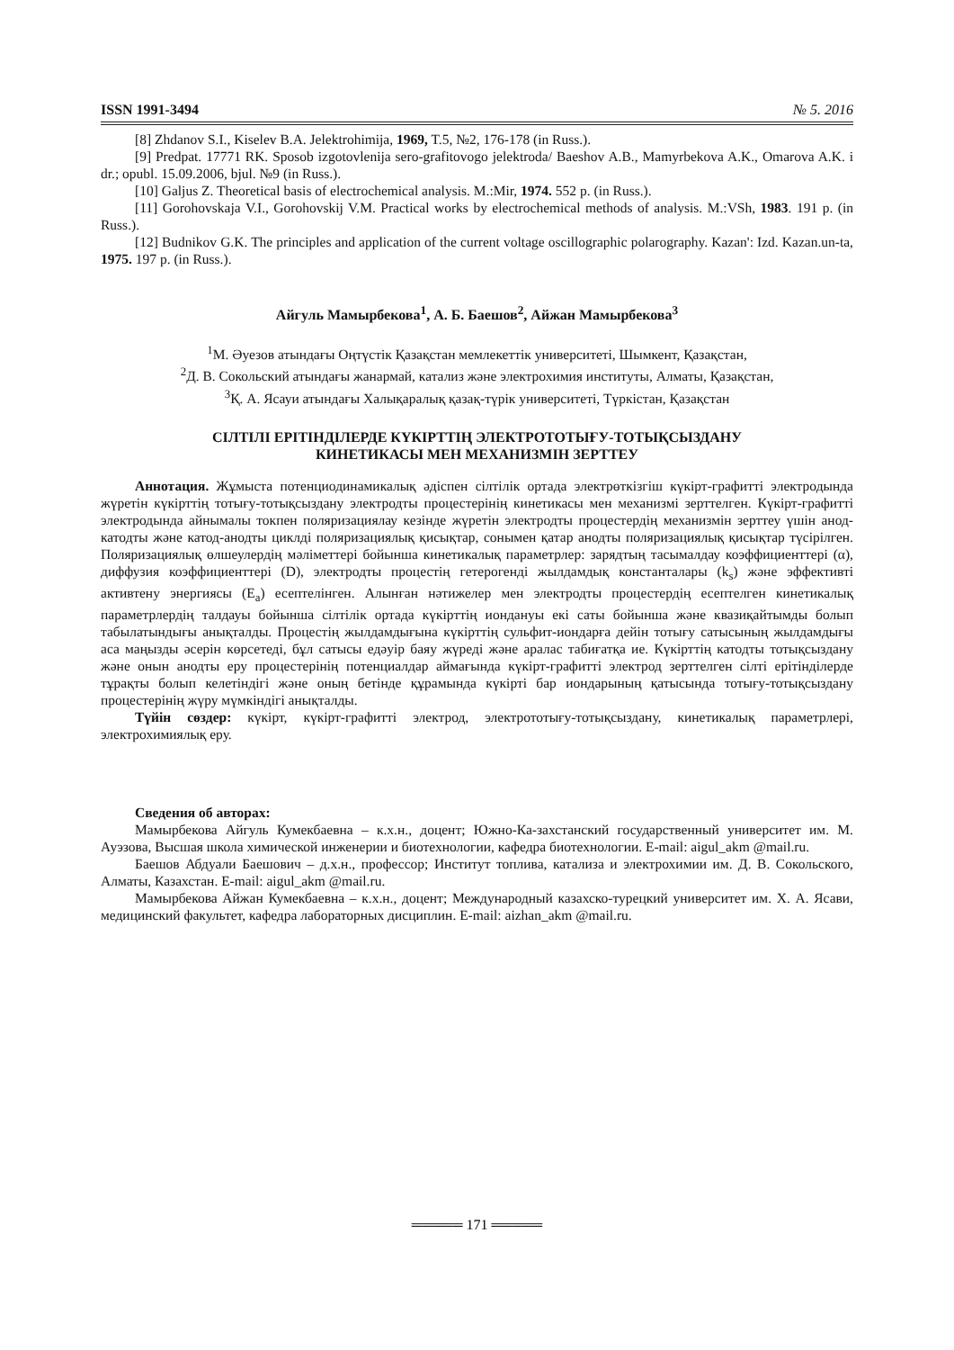ISSN 1991-3494 № 5. 2016
[8] Zhdanov S.I., Kiselev B.A. Jelektrohimija, 1969, T.5, №2, 176-178 (in Russ.).
[9] Predpat. 17771 RK. Sposob izgotovlenija sero-grafitovogo jelektroda/ Baeshov A.B., Mamyrbekova A.K., Omarova A.K. i dr.; opubl. 15.09.2006, bjul. №9 (in Russ.).
[10] Galjus Z. Theoretical basis of electrochemical analysis. M.:Mir, 1974. 552 p. (in Russ.).
[11] Gorohovskaja V.I., Gorohovskij V.M. Practical works by electrochemical methods of analysis. M.:VSh, 1983. 191 p. (in Russ.).
[12] Budnikov G.K. The principles and application of the current voltage oscillographic polarography. Kazan': Izd. Kazan.un-ta, 1975. 197 p. (in Russ.).
Айгуль Мамырбекова<sup>1</sup>, А. Б. Баешов<sup>2</sup>, Айжан Мамырбекова<sup>3</sup>
<sup>1</sup> М. Әуезов атындағы Оңтүстік Қазақстан мемлекеттік университеті, Шымкент, Қазақстан,
<sup>2</sup> Д. В. Сокольский атындағы жанармай, катализ және электрохимия институты, Алматы, Қазақстан,
<sup>3</sup> Қ. А. Ясауи атындағы Халықаралық қазақ-түрік университеті, Түркістан, Қазақстан
СІЛТІЛІ ЕРІТІНДІЛЕРДЕ КҮКІРТТІҢ ЭЛЕКТРОТОТЫҒУ-ТОТЫҚСЫЗДАНУ
КИНЕТИКАСЫ МЕН МЕХАНИЗМІН ЗЕРТТЕУ
Аннотация. Жұмыста потенциодинамикалық әдіспен сілтілік ортада электрөткізгіш күкірт-графитті электродында жүретін күкірттің тотығу-тотықсыздану электродты процестерінің кинетикасы мен механизмі зерттелген. Күкірт-графитті электродында айнымалы токпен поляризациялау кезінде жүретін электродты процестердің механизмін зерттеу үшін анод-катодты және катод-анодты циклді поляризациялық қисықтар, сонымен қатар анодты поляризациялық қисықтар түсірілген. Поляризациялық өлшеулердің мәліметтері бойынша кинетикалық параметрлер: зарядтың тасымалдау коэффициенттері (α), диффузия коэффициенттері (D), электродты процестің гетерогенді жылдамдық константалары (k<sub>s</sub>) және эффективті активтену энергиясы (E<sub>a</sub>) есептелінген. Алынған нәтижелер мен электродты процестердің есептелген кинетикалық параметрлердің талдауы бойынша сілтілік ортада күкірттің иондануы екі саты бойынша және квазиқайтымды болып табылатындығы анықталды. Процестің жылдамдығына күкірттің сульфит-иондарға дейін тотығу сатысының жылдамдығы аса маңызды әсерін көрсетеді, бұл сатысы едәуір баяу жүреді және аралас табиғатқа ие. Күкірттің катодты тотықсыздану және онын анодты еру процестерінің потенциалдар аймағында күкірт-графитті электрод зерттелген сілті ерітінділерде тұрақты болып келетіндігі және оның бетінде құрамында күкірті бар иондарының қатысында тотығу-тотықсыздану процестерінің жүру мүмкіндігі анықталды.
Түйін сөздер: күкірт, күкірт-графитті электрод, электрототығу-тотықсыздану, кинетикалық параметрлері, электрохимиялық еру.
Сведения об авторах:
Мамырбекова Айгуль Кумекбаевна – к.х.н., доцент; Южно-Ка-захстанский государственный университет им. М. Ауэзова, Высшая школа химической инженерии и биотехнологии, кафедра биотехнологии. E-mail: aigul_akm @mail.ru.
Баешов Абдуали Баешович – д.х.н., профессор; Институт топлива, катализа и электрохимии им. Д. В. Сокольского, Алматы, Казахстан. E-mail: aigul_akm @mail.ru.
Мамырбекова Айжан Кумекбаевна – к.х.н., доцент; Международный казахско-турецкий университет им. Х. А. Ясави, медицинский факультет, кафедра лабораторных дисциплин. E-mail: aizhan_akm @mail.ru.
═════ 171 ═════